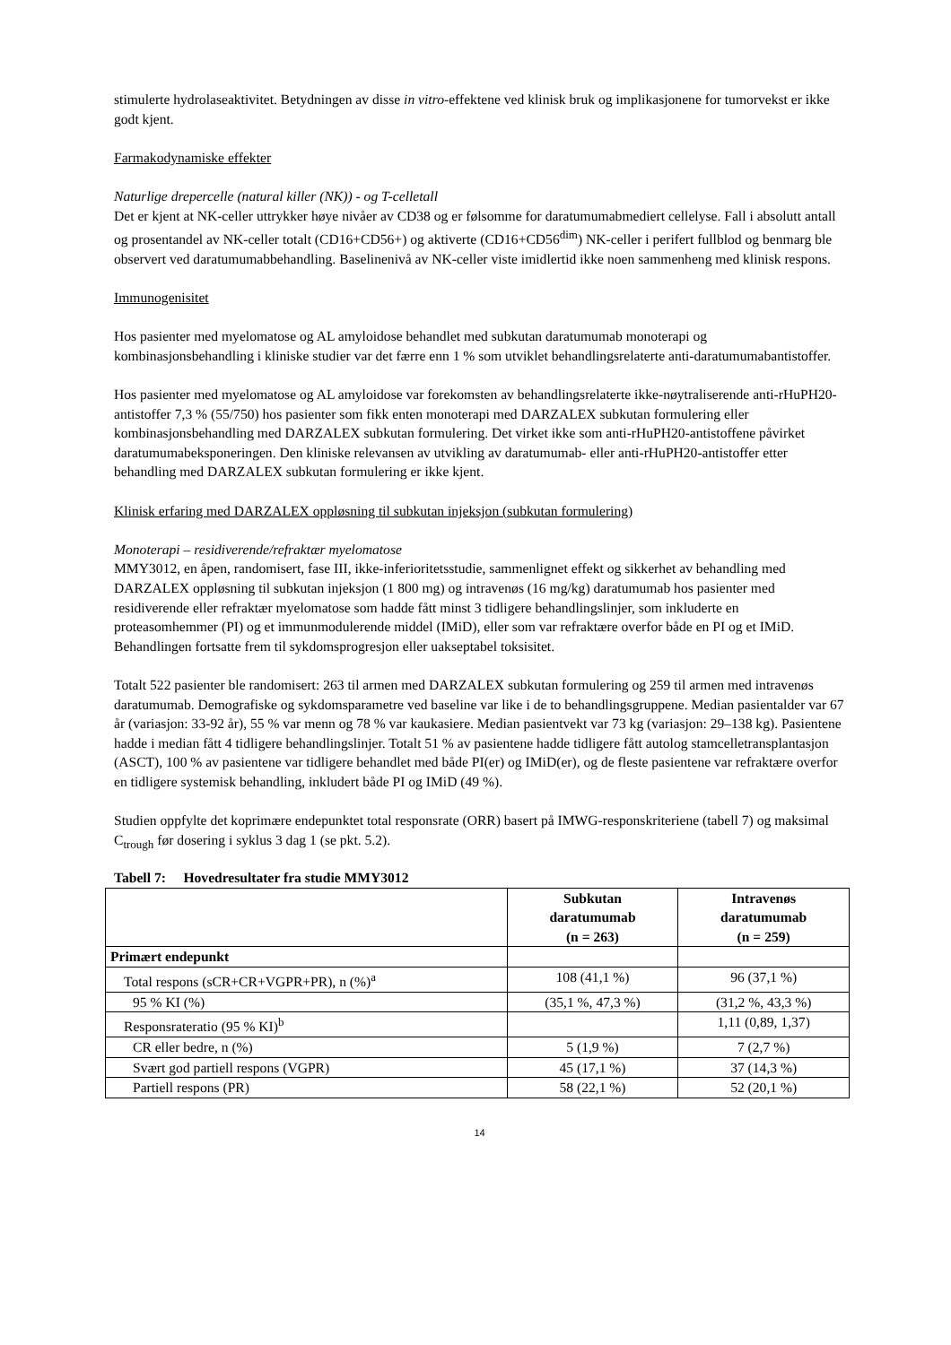stimulerte hydrolaseaktivitet. Betydningen av disse in vitro-effektene ved klinisk bruk og implikasjonene for tumorvekst er ikke godt kjent.
Farmakodynamiske effekter
Naturlige drepercelle (natural killer (NK)) - og T-celletall
Det er kjent at NK-celler uttrykker høye nivåer av CD38 og er følsomme for daratumumabmediert cellelyse. Fall i absolutt antall og prosentandel av NK-celler totalt (CD16+CD56+) og aktiverte (CD16+CD56<sup>dim</sup>) NK-celler i perifert fullblod og benmarg ble observert ved daratumumabbehandling. Baselinenivå av NK-celler viste imidlertid ikke noen sammenheng med klinisk respons.
Immunogenisitet
Hos pasienter med myelomatose og AL amyloidose behandlet med subkutan daratumumab monoterapi og kombinasjonsbehandling i kliniske studier var det færre enn 1 % som utviklet behandlingsrelaterte anti-daratumumabantistoffer.
Hos pasienter med myelomatose og AL amyloidose var forekomsten av behandlingsrelaterte ikke-nøytraliserende anti-rHuPH20-antistoffer 7,3 % (55/750) hos pasienter som fikk enten monoterapi med DARZALEX subkutan formulering eller kombinasjonsbehandling med DARZALEX subkutan formulering. Det virket ikke som anti-rHuPH20-antistoffene påvirket daratumumabeksponeringen. Den kliniske relevansen av utvikling av daratumumab- eller anti-rHuPH20-antistoffer etter behandling med DARZALEX subkutan formulering er ikke kjent.
Klinisk erfaring med DARZALEX oppløsning til subkutan injeksjon (subkutan formulering)
Monoterapi – residiverende/refraktær myelomatose
MMY3012, en åpen, randomisert, fase III, ikke-inferioritetsstudie, sammenlignet effekt og sikkerhet av behandling med DARZALEX oppløsning til subkutan injeksjon (1 800 mg) og intravenøs (16 mg/kg) daratumumab hos pasienter med residiverende eller refraktær myelomatose som hadde fått minst 3 tidligere behandlingslinjer, som inkluderte en proteasomhemmer (PI) og et immunmodulerende middel (IMiD), eller som var refraktære overfor både en PI og et IMiD. Behandlingen fortsatte frem til sykdomsprogresjon eller uakseptabel toksisitet.
Totalt 522 pasienter ble randomisert: 263 til armen med DARZALEX subkutan formulering og 259 til armen med intravenøs daratumumab. Demografiske og sykdomsparametre ved baseline var like i de to behandlingsgruppene. Median pasientalder var 67 år (variasjon: 33-92 år), 55 % var menn og 78 % var kaukasiere. Median pasientvekt var 73 kg (variasjon: 29–138 kg). Pasientene hadde i median fått 4 tidligere behandlingslinjer. Totalt 51 % av pasientene hadde tidligere fått autolog stamcelletransplantasjon (ASCT), 100 % av pasientene var tidligere behandlet med både PI(er) og IMiD(er), og de fleste pasientene var refraktære overfor en tidligere systemisk behandling, inkludert både PI og IMiD (49 %).
Studien oppfylte det koprimære endepunktet total responsrate (ORR) basert på IMWG-responskriteriene (tabell 7) og maksimal C<sub>trough</sub> før dosering i syklus 3 dag 1 (se pkt. 5.2).
Tabell 7: Hovedresultater fra studie MMY3012
| | Subkutan daratumumab (n = 263) | Intravenøs daratumumab (n = 259) |
| --- | --- | --- |
| Primært endepunkt | | |
| Total respons (sCR+CR+VGPR+PR), n (%)<sup>a</sup> | 108 (41,1 %) | 96 (37,1 %) |
| 95 % KI (%) | (35,1 %, 47,3 %) | (31,2 %, 43,3 %) |
| Responsrateratio (95 % KI)<sup>b</sup> | | 1,11 (0,89, 1,37) |
| CR eller bedre, n (%) | 5 (1,9 %) | 7 (2,7 %) |
| Svært god partiell respons (VGPR) | 45 (17,1 %) | 37 (14,3 %) |
| Partiell respons (PR) | 58 (22,1 %) | 52 (20,1 %) |
14